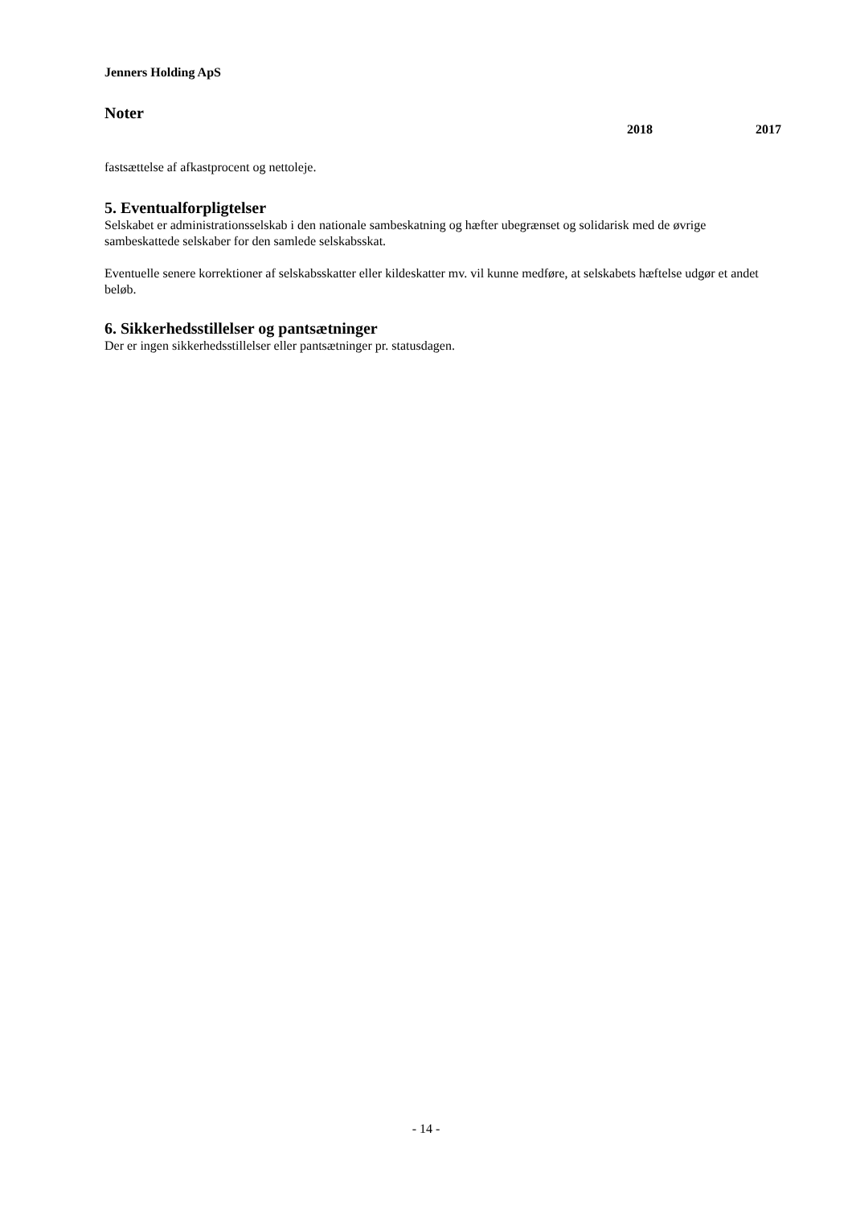Jenners Holding ApS
Noter
2018 2017
fastsættelse af afkastprocent og nettoleje.
5. Eventualforpligtelser
Selskabet er administrationsselskab i den nationale sambeskatning og hæfter ubegrænset og solidarisk med de øvrige sambeskattede selskaber for den samlede selskabsskat.
Eventuelle senere korrektioner af selskabsskatter eller kildeskatter mv. vil kunne medføre, at selskabets hæftelse udgør et andet beløb.
6. Sikkerhedsstillelser og pantsætninger
Der er ingen sikkerhedsstillelser eller pantsætninger pr. statusdagen.
- 14 -